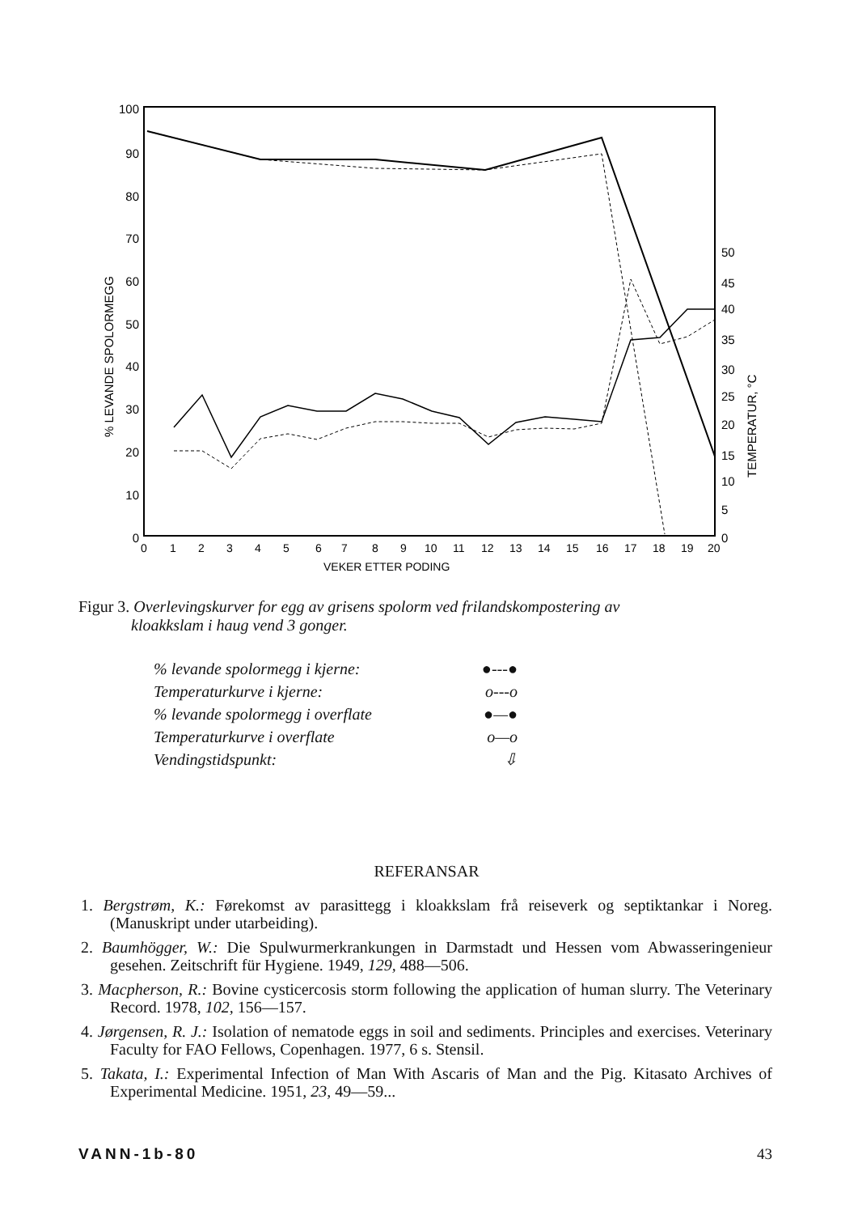100
90
80
70
60
50
40
30
20
10
0
50
45
40
35
30
25
20
15
10
5
0
% LEVANDE SPOLORMEGG
TEMPERATUR, °C
0
1
2
3
4
5
6
7
8
9
10
11
12
13
14
15
16
17
18
19
20
VEKER ETTER PODING
Figur 3. Overlevingskurver for egg av grisens spolorm ved frilandskompostering av
kloakkslam i haug vend 3 gonger.
% levande spolormegg i kjerne: ●---●
Temperaturkurve i kjerne: o---o
% levande spolormegg i overflate ●—●
Temperaturkurve i overflate o—o
Vendingstidspunkt: ⇩
REFERANSAR
1. Bergstrøm, K.: Førekomst av parasittegg i kloakkslam frå reiseverk og septiktankar i Noreg. (Manuskript under utarbeiding).
2. Baumhögger, W.: Die Spulwurmerkrankungen in Darmstadt und Hessen vom Abwasseringenieur gesehen. Zeitschrift für Hygiene. 1949, 129, 488—506.
3. Macpherson, R.: Bovine cysticercosis storm following the application of human slurry. The Veterinary Record. 1978, 102, 156—157.
4. Jørgensen, R. J.: Isolation of nematode eggs in soil and sediments. Principles and exercises. Veterinary Faculty for FAO Fellows, Copenhagen. 1977, 6 s. Stensil.
5. Takata, I.: Experimental Infection of Man With Ascaris of Man and the Pig. Kitasato Archives of Experimental Medicine. 1951, 23, 49—59...
VANN-1b-80 43